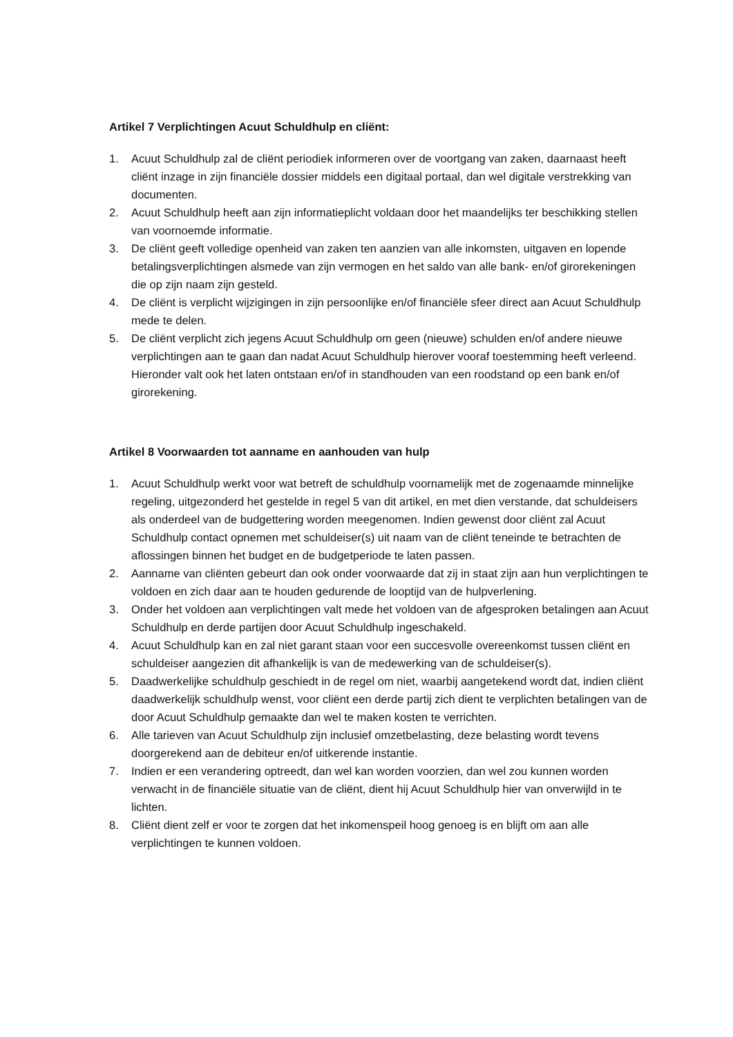Artikel 7 Verplichtingen Acuut Schuldhulp en cliënt:
1. Acuut Schuldhulp zal de cliënt periodiek informeren over de voortgang van zaken, daarnaast heeft cliënt inzage in zijn financiële dossier middels een digitaal portaal, dan wel digitale verstrekking van documenten.
2. Acuut Schuldhulp heeft aan zijn informatieplicht voldaan door het maandelijks ter beschikking stellen van voornoemde informatie.
3. De cliënt geeft volledige openheid van zaken ten aanzien van alle inkomsten, uitgaven en lopende betalingsverplichtingen alsmede van zijn vermogen en het saldo van alle bank- en/of girorekeningen die op zijn naam zijn gesteld.
4. De cliënt is verplicht wijzigingen in zijn persoonlijke en/of financiële sfeer direct aan Acuut Schuldhulp mede te delen.
5. De cliënt verplicht zich jegens Acuut Schuldhulp om geen (nieuwe) schulden en/of andere nieuwe verplichtingen aan te gaan dan nadat Acuut Schuldhulp hierover vooraf toestemming heeft verleend. Hieronder valt ook het laten ontstaan en/of in standhouden van een roodstand op een bank en/of girorekening.
Artikel 8 Voorwaarden tot aanname en aanhouden van hulp
1. Acuut Schuldhulp werkt voor wat betreft de schuldhulp voornamelijk met de zogenaamde minnelijke regeling, uitgezonderd het gestelde in regel 5 van dit artikel, en met dien verstande, dat schuldeisers als onderdeel van de budgettering worden meegenomen. Indien gewenst door cliënt zal Acuut Schuldhulp contact opnemen met schuldeiser(s) uit naam van de cliënt teneinde te betrachten de aflossingen binnen het budget en de budgetperiode te laten passen.
2. Aanname van cliënten gebeurt dan ook onder voorwaarde dat zij in staat zijn aan hun verplichtingen te voldoen en zich daar aan te houden gedurende de looptijd van de hulpverlening.
3. Onder het voldoen aan verplichtingen valt mede het voldoen van de afgesproken betalingen aan Acuut Schuldhulp en derde partijen door Acuut Schuldhulp ingeschakeld.
4. Acuut Schuldhulp kan en zal niet garant staan voor een succesvolle overeenkomst tussen cliënt en schuldeiser aangezien dit afhankelijk is van de medewerking van de schuldeiser(s).
5. Daadwerkelijke schuldhulp geschiedt in de regel om niet, waarbij aangetekend wordt dat, indien cliënt daadwerkelijk schuldhulp wenst, voor cliënt een derde partij zich dient te verplichten betalingen van de door Acuut Schuldhulp gemaakte dan wel te maken kosten te verrichten.
6. Alle tarieven van Acuut Schuldhulp zijn inclusief omzetbelasting, deze belasting wordt tevens doorgerekend aan de debiteur en/of uitkerende instantie.
7. Indien er een verandering optreedt, dan wel kan worden voorzien, dan wel zou kunnen worden verwacht in de financiële situatie van de cliënt, dient hij Acuut Schuldhulp hier van onverwijld in te lichten.
8. Cliënt dient zelf er voor te zorgen dat het inkomenspeil hoog genoeg is en blijft om aan alle verplichtingen te kunnen voldoen.